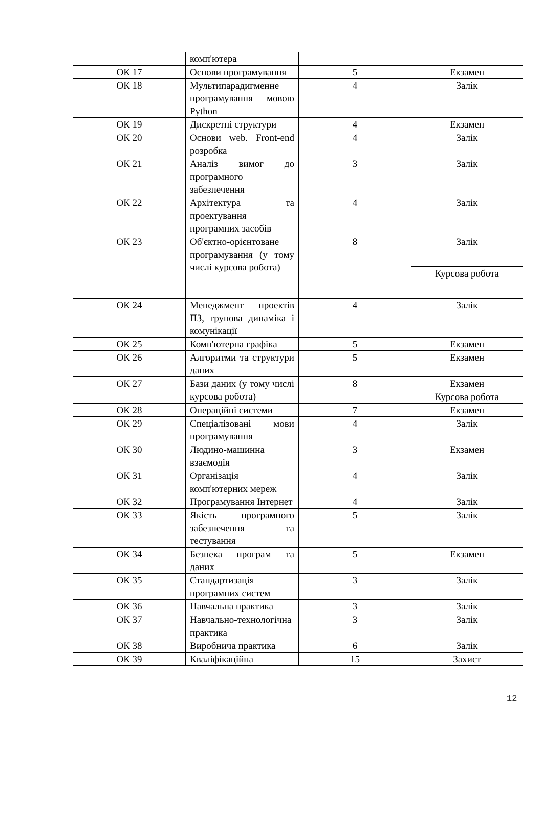| | комп'ютера | | |
| ОК 17 | Основи програмування | 5 | Екзамен |
| ОК 18 | Мультипарадигменне програмування мовою Python | 4 | Залік |
| ОК 19 | Дискретні структури | 4 | Екзамен |
| ОК 20 | Основи web. Front-end розробка | 4 | Залік |
| ОК 21 | Аналіз вимог до програмного забезпечення | 3 | Залік |
| ОК 22 | Архітектура та проектування програмних засобів | 4 | Залік |
| ОК 23 | Об'єктно-орієнтоване програмування (у тому числі курсова робота) | 8 | Залік |
| | | | Курсова робота |
| ОК 24 | Менеджмент проектів ПЗ, групова динаміка і комунікації | 4 | Залік |
| ОК 25 | Комп'ютерна графіка | 5 | Екзамен |
| ОК 26 | Алгоритми та структури даних | 5 | Екзамен |
| ОК 27 | Бази даних (у тому числі курсова робота) | 8 | Екзамен |
| | | | Курсова робота |
| ОК 28 | Операційні системи | 7 | Екзамен |
| ОК 29 | Спеціалізовані мови програмування | 4 | Залік |
| ОК 30 | Людино-машинна взаємодія | 3 | Екзамен |
| ОК 31 | Організація комп'ютерних мереж | 4 | Залік |
| ОК 32 | Програмування Інтернет | 4 | Залік |
| ОК 33 | Якість програмного забезпечення та тестування | 5 | Залік |
| ОК 34 | Безпека програм та даних | 5 | Екзамен |
| ОК 35 | Стандартизація програмних систем | 3 | Залік |
| ОК 36 | Навчальна практика | 3 | Залік |
| ОК 37 | Навчально-технологічна практика | 3 | Залік |
| ОК 38 | Виробнича практика | 6 | Залік |
| ОК 39 | Кваліфікаційна | 15 | Захист |
12